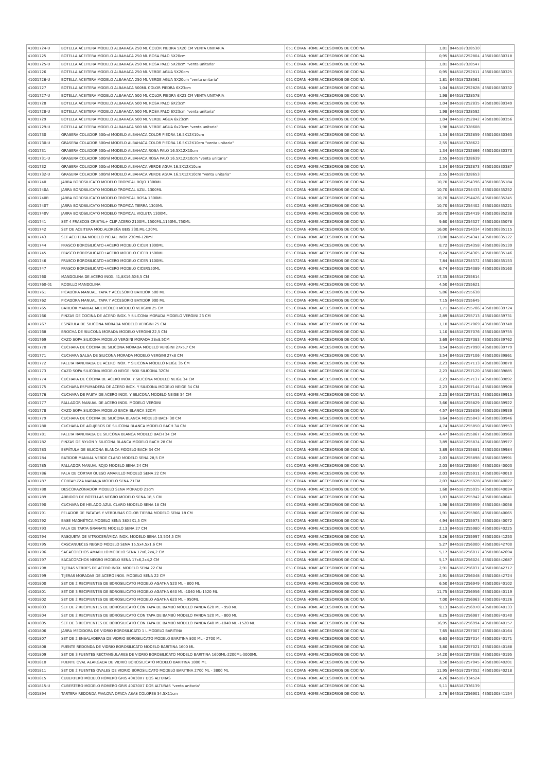| 41001724-U | BOTELLA ACEITERA MODELO ALBAHACA 250 ML COLOR PIEDRA 5X20 CM VENTA UNITARIA | 051 COFAN HOME ACCESORIOS DE COCINA | 1,81 | 8445187328530 | |
| 41001725 | BOTELLA ACEITERA MODELO ALBAHACA 250 ML ROSA PALO 5X20cm | 051 COFAN HOME ACCESORIOS DE COCINA | 0,95 | 8445187252804 | 4350100830318 |
| 41001725-U | BOTELLA ACEITERA MODELO ALBAHACA 250 ML ROSA PALO 5X20cm "venta unitaria" | 051 COFAN HOME ACCESORIOS DE COCINA | 1,81 | 8445187328547 | |
| 41001726 | BOTELLA ACEITERA MODELO ALBAHACA 250 ML VERDE AGUA 5X20cm | 051 COFAN HOME ACCESORIOS DE COCINA | 0,95 | 8445187252811 | 4350100830325 |
| 41001726-U | BOTELLA ACEITERA MODELO ALBAHACA 250 ML VERDE AGUA 5X20cm "venta unitaria" | 051 COFAN HOME ACCESORIOS DE COCINA | 1,81 | 8445187328561 | |
| 41001727 | BOTELLA ACEITERA MODELO ALBAHACA 500ML COLOR PIEDRA 6X23cm | 051 COFAN HOME ACCESORIOS DE COCINA | 1,04 | 8445187252828 | 4350100830332 |
| 41001727-U | BOTELLA ACEITERA MODELO ALBAHACA 500 ML COLOR PIEDRA 6X23 CM VENTA UNITARIA | 051 COFAN HOME ACCESORIOS DE COCINA | 1,98 | 8445187328578 | |
| 41001728 | BOTELLA ACEITERA MODELO ALBAHACA 500 ML ROSA PALO 6X23cm | 051 COFAN HOME ACCESORIOS DE COCINA | 1,04 | 8445187252835 | 4350100830349 |
| 41001728-U | BOTELLA ACEITERA MODELO ALBAHACA 500 ML ROSA PALO 6X23cm "venta unitaria" | 051 COFAN HOME ACCESORIOS DE COCINA | 1,98 | 8445187328592 | |
| 41001729 | BOTELLA ACEITERA MODELO ALBAHACA 500 ML VERDE AGUA 6x23cm | 051 COFAN HOME ACCESORIOS DE COCINA | 1,04 | 8445187252842 | 4350100830356 |
| 41001729-U | BOTELLA ACEITERA MODELO ALBAHACA 500 ML VERDE AGUA 6x23cm "venta unitaria" | 051 COFAN HOME ACCESORIOS DE COCINA | 1,98 | 8445187328608 | |
| 41001730 | GRASERA COLADOR 500ml MODELO ALBAHACA COLOR PIEDRA 16.5X12X10cm | 051 COFAN HOME ACCESORIOS DE COCINA | 1,34 | 8445187252859 | 4350100830363 |
| 41001730-U | GRASERA COLADOR 500ml MODELO ALBAHACA COLOR PIEDRA 16.5X12X10cm "venta unitaria" | 051 COFAN HOME ACCESORIOS DE COCINA | 2,55 | 8445187328622 | |
| 41001731 | GRASERA COLADOR 500ml MODELO ALBAHACA ROSA PALO 16.5X12X10cm | 051 COFAN HOME ACCESORIOS DE COCINA | 1,34 | 8445187252866 | 4350100830370 |
| 41001731-U | GRASERA COLADOR 500ml MODELO ALBAHACA ROSA PALO 16.5X12X10cm "venta unitaria" | 051 COFAN HOME ACCESORIOS DE COCINA | 2,55 | 8445187328639 | |
| 41001732 | GRASERA COLADOR 500ml MODELO ALBAHACA VERDE AGUA 16.5X12X10cm | 051 COFAN HOME ACCESORIOS DE COCINA | 1,34 | 8445187252873 | 4350100830387 |
| 41001732-U | GRASERA COLADOR 500ml MODELO ALBAHACA VERDE AGUA 16.5X12X10cm "venta unitaria" | 051 COFAN HOME ACCESORIOS DE COCINA | 2,55 | 8445187328653 | |
| 41001740 | JARRA BOROSILICATO MODELO TROPICAL ROJO 1300ML | 051 COFAN HOME ACCESORIOS DE COCINA | 10,70 | 8445187254396 | 4350100835184 |
| 41001740A | JARRA BOROSILICATO MODELO TROPICAL AZUL 1300ML | 051 COFAN HOME ACCESORIOS DE COCINA | 10,70 | 8445187254433 | 4350100835252 |
| 41001740R | JARRA BOROSILICATO MODELO TROPICAL ROSA 1300ML | 051 COFAN HOME ACCESORIOS DE COCINA | 10,70 | 8445187254426 | 4350100835245 |
| 41001740T | JARRA BOROSILICATO MODELO TROPICA TIERRA 1300ML | 051 COFAN HOME ACCESORIOS DE COCINA | 10,70 | 8445187254402 | 4350100835221 |
| 41001740V | JARRA BOROSILICATO MODELO TROPICAL VIOLETA 1300ML | 051 COFAN HOME ACCESORIOS DE COCINA | 10,70 | 8445187254419 | 4350100835238 |
| 41001741 | SET 4 FRASCOS CRISTAL+ CLIP ACERO 2100ML,1500ML,1150ML,750ML | 051 COFAN HOME ACCESORIOS DE COCINA | 9,60 | 8445187254327 | 4350100835078 |
| 41001742 | SET DE ACEITERA MOD,ALOREÑA BEIS 230.ML-120ML | 051 COFAN HOME ACCESORIOS DE COCINA | 16,00 | 8445187254334 | 4350100835115 |
| 41001743 | SET ACEITERA MODELO PICUAL INOX 230ml-120ml | 051 COFAN HOME ACCESORIOS DE COCINA | 13,00 | 8445187254341 | 4350100835122 |
| 41001744 | FRASCO BOROSILICATO+ACERO MODELO CICER 1900ML | 051 COFAN HOME ACCESORIOS DE COCINA | 8,72 | 8445187254358 | 4350100835139 |
| 41001745 | FRASCO BOROSILICATO+ACERO MODELO CICER 1500ML | 051 COFAN HOME ACCESORIOS DE COCINA | 8,24 | 8445187254365 | 4350100835146 |
| 41001746 | FRASCO BOROSILICATO+ACERO MODELO CICER 1100ML | 051 COFAN HOME ACCESORIOS DE COCINA | 7,84 | 8445187254372 | 4350100835153 |
| 41001747 | FRASCO BOROSILICATO+ACERO MODELO CICER550ML | 051 COFAN HOME ACCESORIOS DE COCINA | 6,74 | 8445187254389 | 4350100835160 |
| 41001760 | MANDOLINA DE ACERO INOX. 41,8X16,5X6,5 CM | 051 COFAN HOME ACCESORIOS DE COCINA | 17,35 | 8445187255614 | |
| 41001760-01 | RODILLO MANDOLINA | 051 COFAN HOME ACCESORIOS DE COCINA | 4,50 | 8445187255621 | |
| 41001761 | PICADORA MANUAL, TAPA Y ACCESORIO BATIDOR 500 ML | 051 COFAN HOME ACCESORIOS DE COCINA | 5,86 | 8445187255638 | |
| 41001762 | PICADORA MANUAL, TAPA Y ACCESORIO BATIDOR 900 ML | 051 COFAN HOME ACCESORIOS DE COCINA | 7,15 | 8445187255645 | |
| 41001765 | BATIDOR MANUAL MULTICOLOR MODELO VERGINI 25 CM | 051 COFAN HOME ACCESORIOS DE COCINA | 1,71 | 8445187255706 | 4350100839724 |
| 41001766 | PINZAS DE COCINA DE ACERO INOX. Y SILICONA MORADA MODELO VERGINI 23 CM | 051 COFAN HOME ACCESORIOS DE COCINA | 2,89 | 8445187255713 | 4350100839731 |
| 41001767 | ESPÁTULA DE SILICONA MORADA MODELO VERGINI 25 CM | 051 COFAN HOME ACCESORIOS DE COCINA | 1,10 | 8445187257069 | 4350100839748 |
| 41001768 | BROCHA DE SILICONA MORADA MODELO VERGINI 22,5 CM | 051 COFAN HOME ACCESORIOS DE COCINA | 1,10 | 8445187257076 | 4350100839755 |
| 41001769 | CAZO SOPA SILICONA MODELO VERGINI MORADA 28x8.5CM | 051 COFAN HOME ACCESORIOS DE COCINA | 3,69 | 8445187257083 | 4350100839762 |
| 41001770 | CUCHARA DE COCINA DE SILICONA MORADA MODELO VERGINI 27x5,7 CM | 051 COFAN HOME ACCESORIOS DE COCINA | 3,54 | 8445187257090 | 4350100839779 |
| 41001771 | CUCHARA SALSA DE SILICONA MORADA MODELO VERGINI 27x8 CM | 051 COFAN HOME ACCESORIOS DE COCINA | 3,54 | 8445187257106 | 4350100839861 |
| 41001772 | PALETA RANURADA DE ACERO INOX. Y SILICONA MODELO NEIGE 35 CM | 051 COFAN HOME ACCESORIOS DE COCINA | 2,23 | 8445187257113 | 4350100839878 |
| 41001773 | CAZO SOPA SILICONA MODELO NEIGE INOX SILICONA 32CM | 051 COFAN HOME ACCESORIOS DE COCINA | 2,23 | 8445187257120 | 4350100839885 |
| 41001774 | CUCHARA DE COCINA DE ACERO INOX. Y SILICONA MODELO NEIGE 34 CM | 051 COFAN HOME ACCESORIOS DE COCINA | 2,23 | 8445187257137 | 4350100839892 |
| 41001775 | CUCHARA ESPUMADERA DE ACERO INOX. Y SILICONA MODELO NEIGE 34 CM | 051 COFAN HOME ACCESORIOS DE COCINA | 2,23 | 8445187257144 | 4350100839908 |
| 41001776 | CUCHARA DE PASTA DE ACERO INOX. Y SILICONA MODELO NEIGE 34 CM | 051 COFAN HOME ACCESORIOS DE COCINA | 2,23 | 8445187257151 | 4350100839915 |
| 41001777 | RALLADOR MANUAL DE ACERO INOX. MODELO VERGINI | 051 COFAN HOME ACCESORIOS DE COCINA | 3,66 | 8445187255829 | 4350100839922 |
| 41001778 | CAZO SOPA SILICONA MODELO BACH BLANCA 32CM | 051 COFAN HOME ACCESORIOS DE COCINA | 4,57 | 8445187255836 | 4350100839939 |
| 41001779 | CUCHARA DE COCINA DE SILICONA BLANCA MODELO BACH 30 CM | 051 COFAN HOME ACCESORIOS DE COCINA | 3,64 | 8445187255843 | 4350100839946 |
| 41001780 | CUCHARA DE AGUJEROS DE SILICONA BLANCA MODELO BACH 34 CM | 051 COFAN HOME ACCESORIOS DE COCINA | 4,74 | 8445187255850 | 4350100839953 |
| 41001781 | PALETA RANURADA DE SILICONA BLANCA MODELO BACH 34 CM | 051 COFAN HOME ACCESORIOS DE COCINA | 4,47 | 8445187255867 | 4350100839960 |
| 41001782 | PINZAS DE NYLON Y SILICONA BLANCA MODELO BACH 28 CM | 051 COFAN HOME ACCESORIOS DE COCINA | 3,89 | 8445187255874 | 4350100839977 |
| 41001783 | ESPÁTULA DE SILICONA BLANCA MODELO BACH 34 CM | 051 COFAN HOME ACCESORIOS DE COCINA | 3,89 | 8445187255881 | 4350100839984 |
| 41001784 | BATIDOR MANUAL VERDE CLARO MODELO SENA 28,5 CM | 051 COFAN HOME ACCESORIOS DE COCINA | 2,03 | 8445187255898 | 4350100839991 |
| 41001785 | RALLADOR MANUAL ROJO MODELO SENA 24 CM | 051 COFAN HOME ACCESORIOS DE COCINA | 2,03 | 8445187255904 | 4350100840003 |
| 41001786 | PALA DE CORTAR QUESO AMARILLO MODELO SENA 22 CM | 051 COFAN HOME ACCESORIOS DE COCINA | 2,03 | 8445187255911 | 4350100840010 |
| 41001787 | CORTAPIZZA NARANJA MODELO SENA 21CM | 051 COFAN HOME ACCESORIOS DE COCINA | 2,03 | 8445187255928 | 4350100840027 |
| 41001788 | DESCORAZONADOR MODELO SENA MORADO 21cm | 051 COFAN HOME ACCESORIOS DE COCINA | 1,68 | 8445187255935 | 4350100840034 |
| 41001789 | ABRIDOR DE BOTELLAS NEGRO MODELO SENA 18,5 CM | 051 COFAN HOME ACCESORIOS DE COCINA | 1,83 | 8445187255942 | 4350100840041 |
| 41001790 | CUCHARA DE HELADO AZUL CLARO MODELO SENA 18 CM | 051 COFAN HOME ACCESORIOS DE COCINA | 1,98 | 8445187255959 | 4350100840058 |
| 41001791 | PELADOR DE PATATAS Y VERDURAS COLOR TIERRA MODELO SENA 18 CM | 051 COFAN HOME ACCESORIOS DE COCINA | 1,91 | 8445187255966 | 4350100840065 |
| 41001792 | BASE MAGNÉTICA MODELO SENA 38X5X1,5 CM | 051 COFAN HOME ACCESORIOS DE COCINA | 4,94 | 8445187255973 | 4350100840072 |
| 41001793 | PALA DE TARTA GRANATE MODELO SENA 27 CM | 051 COFAN HOME ACCESORIOS DE COCINA | 2,13 | 8445187255980 | 4350100840225 |
| 41001794 | RASQUETA DE VITROCERÁMICA INOX. MODELO SENA 13,5X4,5 CM | 051 COFAN HOME ACCESORIOS DE COCINA | 3,26 | 8445187255997 | 4350100841253 |
| 41001795 | CASCANUECES NEGRO MODELO SENA 15,5x4,5x1,6 CM | 051 COFAN HOME ACCESORIOS DE COCINA | 5,27 | 8445187256000 | 4350100842700 |
| 41001796 | SACACORCHOS AMARILLO MODELO SENA 17x6,2x4,2 CM | 051 COFAN HOME ACCESORIOS DE COCINA | 5,17 | 8445187256017 | 4350100842694 |
| 41001797 | SACACORCHOS NEGRO MODELO SENA 17x6,2x4,2 CM | 051 COFAN HOME ACCESORIOS DE COCINA | 5,17 | 8445187256024 | 4350100842687 |
| 41001798 | TIJERAS VERDES DE ACERO INOX. MODELO SENA 22 CM | 051 COFAN HOME ACCESORIOS DE COCINA | 2,91 | 8445187256031 | 4350100842717 |
| 41001799 | TIJERAS MORADAS DE ACERO INOX. MODELO SENA 22 CM | 051 COFAN HOME ACCESORIOS DE COCINA | 2,91 | 8445187256048 | 4350100842724 |
| 41001800 | SET DE 2 RECIPIENTES DE BOROSILICATO MODELO AGATHA 520 ML - 800 ML | 051 COFAN HOME ACCESORIOS DE COCINA | 6,50 | 8445187256949 | 4350100840102 |
| 41001801 | SET DE 3 RECIPIENTES DE BOROSILICATO MODELO AGATHA 640 ML -1040 ML-1520 ML | 051 COFAN HOME ACCESORIOS DE COCINA | 11,75 | 8445187256956 | 4350100840119 |
| 41001802 | SET DE 2 RECIPIENTES DE BOROSILICATO MODELO AGATHA 620 ML - 950ML | 051 COFAN HOME ACCESORIOS DE COCINA | 7,00 | 8445187256963 | 4350100840126 |
| 41001803 | SET DE 2 RECIPIENTES DE BOROSILICATO CON TAPA DE BAMBÚ MODELO PANDA 620 ML - 950 ML | 051 COFAN HOME ACCESORIOS DE COCINA | 9,13 | 8445187256970 | 4350100840133 |
| 41001804 | SET DE 2 RECIPIENTES DE BOROSILICATO CON TAPA DE BAMBÚ MODELO PANDA 520 ML - 800 ML | 051 COFAN HOME ACCESORIOS DE COCINA | 8,25 | 8445187256987 | 4350100840140 |
| 41001805 | SET DE 3 RECIPIENTES DE BOROSILICATO CON TAPA DE BAMBÚ MODELO PANDA 640 ML-1040 ML -1520 ML | 051 COFAN HOME ACCESORIOS DE COCINA | 16,95 | 8445187256994 | 4350100840157 |
| 41001806 | JARRA MEDIDORA DE VIDRIO BOROSILICATO 1 L MODELO BARITINA | 051 COFAN HOME ACCESORIOS DE COCINA | 7,65 | 8445187257007 | 4350100840164 |
| 41001807 | SET DE 2 ENSALADERAS DE VIDRIO BOROSILICATO MODELO BARITINA 800 ML - 2700 ML | 051 COFAN HOME ACCESORIOS DE COCINA | 6,63 | 8445187257014 | 4350100840171 |
| 41001808 | FUENTE REDONDA DE VIDRIO BOROSILICATO MODELO BARITINA 1600 ML | 051 COFAN HOME ACCESORIOS DE COCINA | 3,80 | 8445187257021 | 4350100840188 |
| 41001809 | SET DE 3 FUENTES RECTANGULARES DE VIDRIO BOROSILICATO MODELO BARITINA 1600ML-2200ML-3000ML | 051 COFAN HOME ACCESORIOS DE COCINA | 14,20 | 8445187257038 | 4350100840195 |
| 41001810 | FUENTE OVAL ALARGADA DE VIDRIO BOROSILICATO MODELO BARITINA 1800 ML | 051 COFAN HOME ACCESORIOS DE COCINA | 3,58 | 8445187257045 | 4350100840201 |
| 41001811 | SET DE 2 FUENTES OVALES DE VIDRIO BOROSILICATO MODELO BARITINA 2700 ML - 3800 ML | 051 COFAN HOME ACCESORIOS DE COCINA | 11,95 | 8445187257052 | 4350100840218 |
| 41001815 | CUBERTERO MODELO ROMERO GRIS 40X30X7 DOS ALTURAS | 051 COFAN HOME ACCESORIOS DE COCINA | 4,26 | 8445187334524 | |
| 41001815-U | CUBERTERO MODELO ROMERO GRIS 40X30X7 DOS ALTURAS "venta unitaria" | 051 COFAN HOME ACCESORIOS DE COCINA | 5,11 | 8445187336139 | |
| 41001894 | TARTERA REDONDA PAVLOVA OPACA ASAS COLORES 34.5X11cm | 051 COFAN HOME ACCESORIOS DE COCINA | 2,76 | 8445187256901 | 4350100841154 |